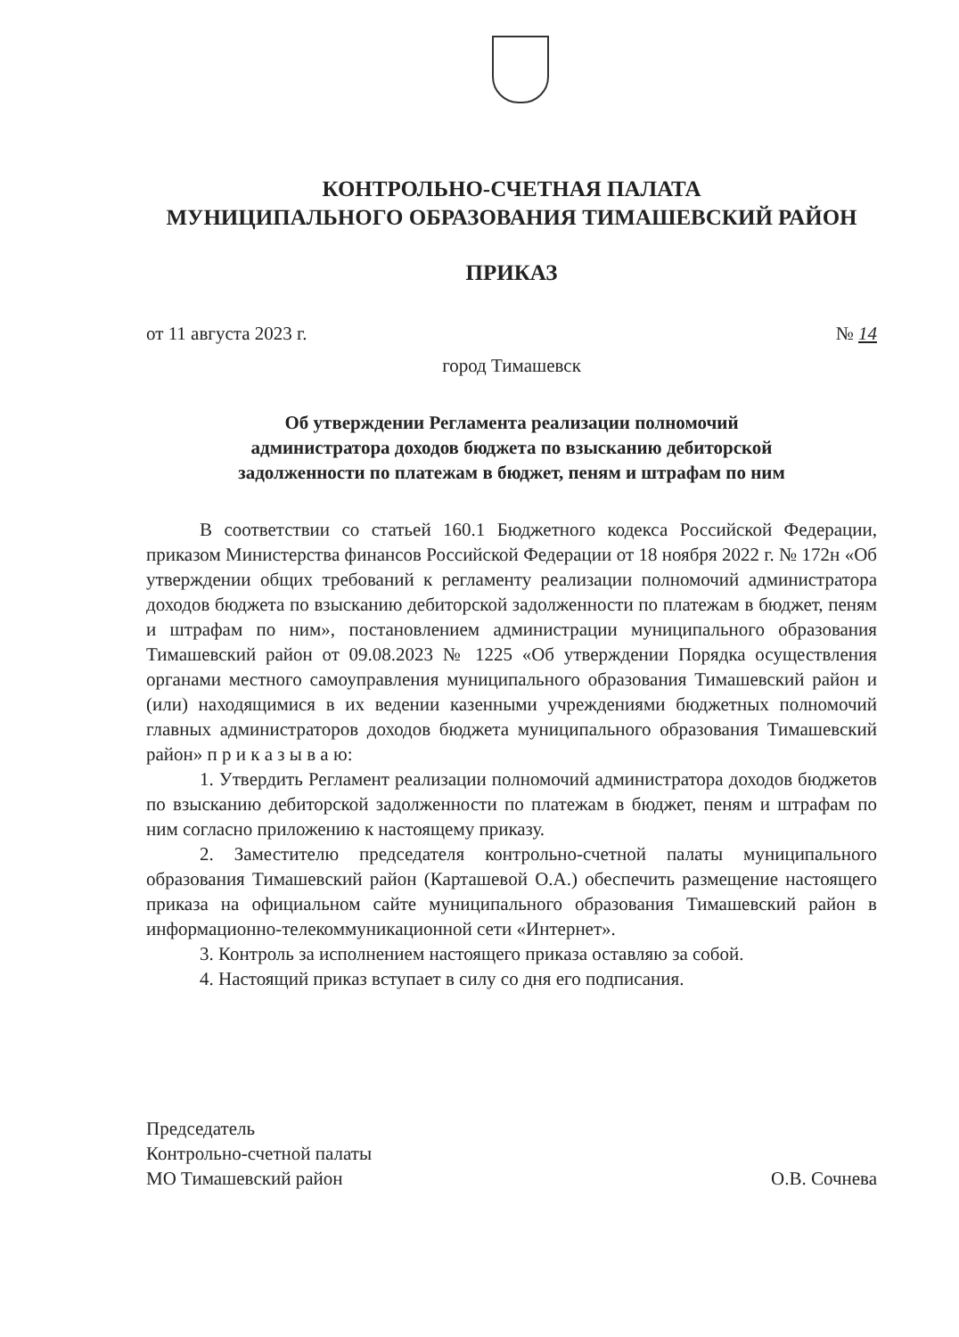КОНТРОЛЬНО-СЧЕТНАЯ ПАЛАТА
МУНИЦИПАЛЬНОГО ОБРАЗОВАНИЯ ТИМАШЕВСКИЙ РАЙОН
ПРИКАЗ
от 11 августа 2023 г. № 14
город Тимашевск
Об утверждении Регламента реализации полномочий
администратора доходов бюджета по взысканию дебиторской
задолженности по платежам в бюджет, пеням и штрафам по ним
В соответствии со статьей 160.1 Бюджетного кодекса Российской Федерации, приказом Министерства финансов Российской Федерации от 18 ноября 2022 г. № 172н «Об утверждении общих требований к регламенту реализации полномочий администратора доходов бюджета по взысканию дебиторской задолженности по платежам в бюджет, пеням и штрафам по ним», постановлением администрации муниципального образования Тимашевский район от 09.08.2023 № 1225 «Об утверждении Порядка осуществления органами местного самоуправления муниципального образования Тимашевский район и (или) находящимися в их ведении казенными учреждениями бюджетных полномочий главных администраторов доходов бюджета муниципального образования Тимашевский район» п р и к а з ы в а ю:
1. Утвердить Регламент реализации полномочий администратора доходов бюджетов по взысканию дебиторской задолженности по платежам в бюджет, пеням и штрафам по ним согласно приложению к настоящему приказу.
2. Заместителю председателя контрольно-счетной палаты муниципального образования Тимашевский район (Карташевой О.А.) обеспечить размещение настоящего приказа на официальном сайте муниципального образования Тимашевский район в информационно-телекоммуникационной сети «Интернет».
3. Контроль за исполнением настоящего приказа оставляю за собой.
4. Настоящий приказ вступает в силу со дня его подписания.
Председатель
Контрольно-счетной палаты
МО Тимашевский район
О.В. Сочнева